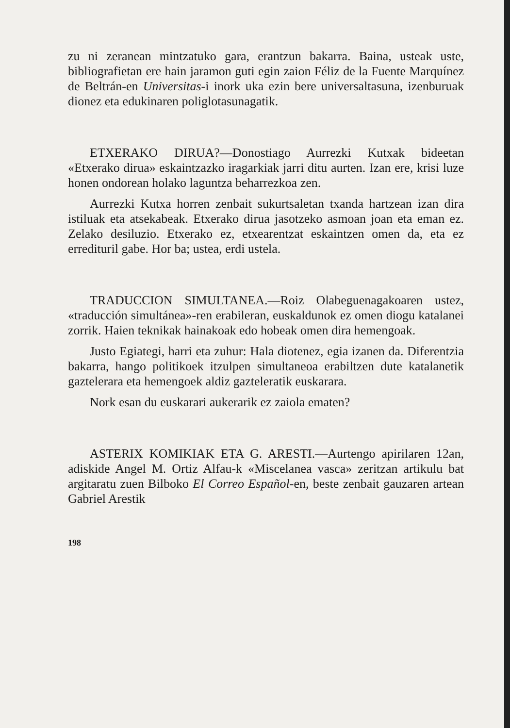zu ni zeranean mintzatuko gara, erantzun bakarra. Baina, usteak uste, bibliografietan ere hain jaramon guti egin zaion Féliz de la Fuente Marquínez de Beltrán-en Universitas-i inork uka ezin bere universaltasuna, izenburuak dionez eta edukinaren poliglotasunagatik.
ETXERAKO DIRUA?—Donostiago Aurrezki Kutxak bideetan «Etxerako dirua» eskaintzazko iragarkiak jarri ditu aurten. Izan ere, krisi luze honen ondorean holako laguntza beharrezkoa zen.
Aurrezki Kutxa horren zenbait sukurtsaletan txanda hartzean izan dira istiluak eta atsekabeak. Etxerako dirua jasotzeko asmoan joan eta eman ez. Zelako desiluzio. Etxerako ez, etxearentzat eskaintzen omen da, eta ez erredituril gabe. Hor ba; ustea, erdi ustela.
TRADUCCION SIMULTANEA.—Roiz Olabeguenagakoaren ustez, «traducción simultánea»-ren erabileran, euskaldunok ez omen diogu katalanei zorrik. Haien teknikak hainakoak edo hobeak omen dira hemengoak.
Justo Egiategi, harri eta zuhur: Hala diotenez, egia izanen da. Diferentzia bakarra, hango politikoek itzulpen simultaneoa erabiltzen dute katalanetik gaztelerara eta hemengoek aldiz gazteleratik euskarara.
Nork esan du euskarari aukerarik ez zaiola ematen?
ASTERIX KOMIKIAK ETA G. ARESTI.—Aurtengo apirilaren 12an, adiskide Angel M. Ortiz Alfau-k «Miscelanea vasca» zeritzan artikulu bat argitaratu zuen Bilboko El Correo Español-en, beste zenbait gauzaren artean Gabriel Arestik
198